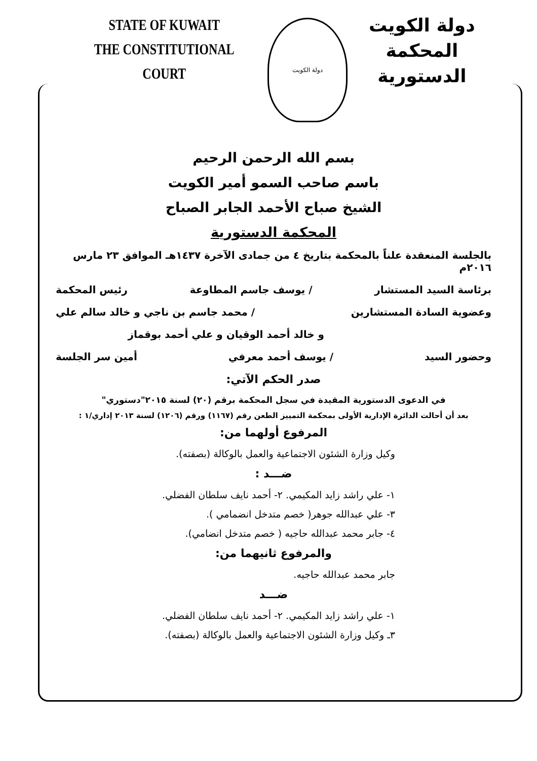STATE OF KUWAIT
THE CONSTITUTIONAL COURT
دولة الكويت
دولة الكويت
المحكمة الدستورية
بسم الله الرحمن الرحيم
باسم صاحب السمو أمير الكويت
الشيخ صباح الأحمد الجابر الصباح
المحكمة الدستورية
بالجلسة المنعقدة علناً بالمحكمة بتاريخ ٤ من جمادى الآخرة ١٤٣٧هـ الموافق ٢٣ مارس ٢٠١٦م
برئاسة السيد المستشار / يوسف جاسم المطاوعة رئيس المحكمة
وعضوية السادة المستشارين / محمد جاسم بن ناجي و خالد سالم علي
و خالد أحمد الوقيان و علي أحمد بوقماز
وحضور السيد / يوسف أحمد معرفي أمين سر الجلسة
صدر الحكم الآتي:
في الدعوى الدستورية المقيدة في سجل المحكمة برقم (٢٠) لسنة ٢٠١٥"دستوري"
بعد أن أحالت الدائرة الإدارية الأولى بمحكمة التمييز الطعن رقم (١١٦٧) ورقم (١٢٠٦) لسنة ٢٠١٣ إداري/١ :
المرفوع أولهما من:
وكيل وزارة الشئون الاجتماعية والعمل بالوكالة (بصفته).
ضـــد :
١- علي راشد زايد المكيمي. ٢- أحمد نايف سلطان الفضلي.
٣- علي عبدالله جوهر( خصم متدخل انضمامي ).
٤- جابر محمد عبدالله حاجيه ( خصم متدخل انضامي).
والمرفوع ثانيهما من:
جابر محمد عبدالله حاجيه.
ضـــد
١- علي راشد زايد المكيمي. ٢- أحمد نايف سلطان الفضلي.
٣ـ وكيل وزارة الشئون الاجتماعية والعمل بالوكالة (بصفته).